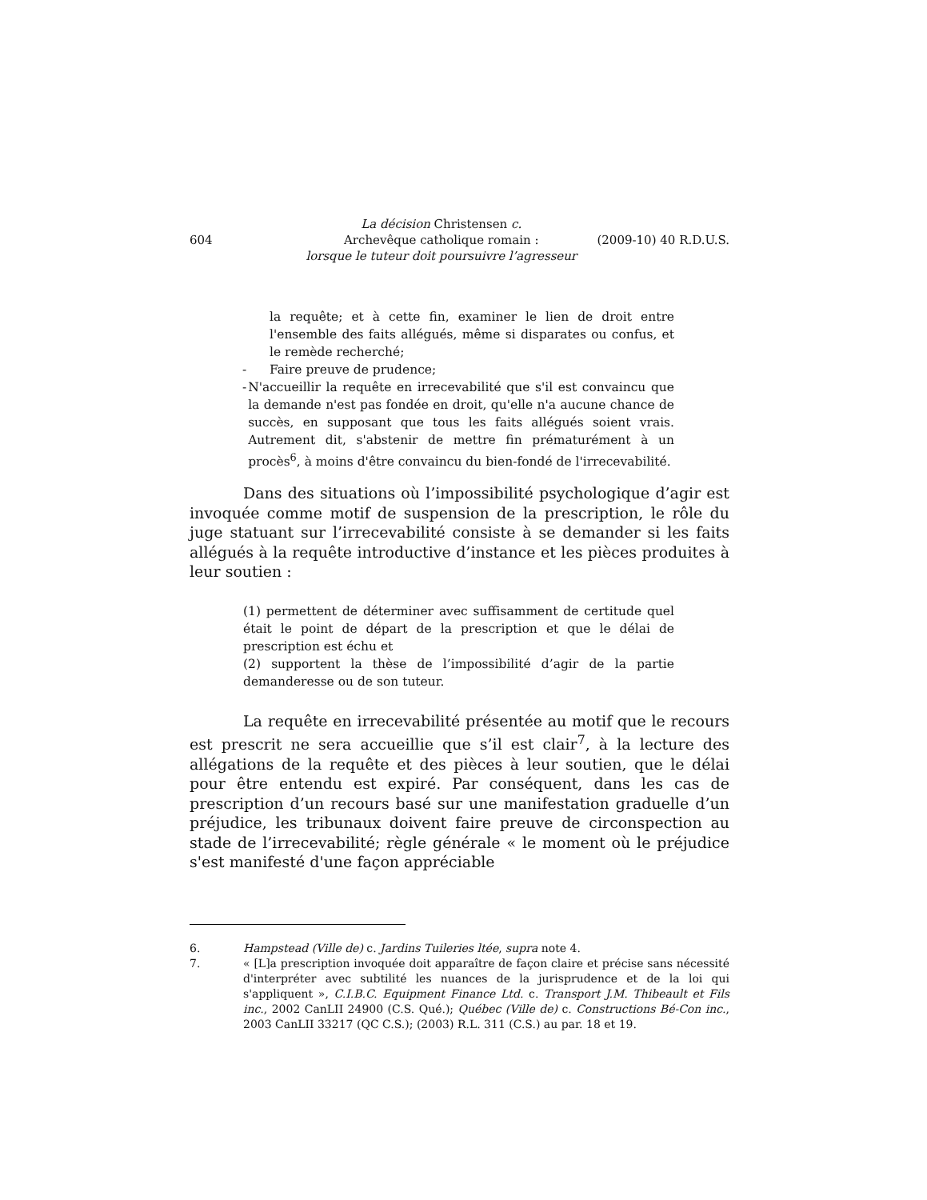604
La décision Christensen c.
Archevêque catholique romain :
lorsque le tuteur doit poursuivre l’agresseur
(2009-10) 40 R.D.U.S.
la requête; et à cette fin, examiner le lien de droit entre l'ensemble des faits allégués, même si disparates ou confus, et le remède recherché;
- Faire preuve de prudence;
- N'accueillir la requête en irrecevabilité que s'il est convaincu que la demande n'est pas fondée en droit, qu'elle n'a aucune chance de succès, en supposant que tous les faits allégués soient vrais. Autrement dit, s'abstenir de mettre fin prématurément à un procès<sup>6</sup>, à moins d'être convaincu du bien-fondé de l'irrecevabilité.
Dans des situations où l’impossibilité psychologique d’agir est invoquée comme motif de suspension de la prescription, le rôle du juge statuant sur l’irrecevabilité consiste à se demander si les faits allégués à la requête introductive d’instance et les pièces produites à leur soutien :
(1) permettent de déterminer avec suffisamment de certitude quel était le point de départ de la prescription et que le délai de prescription est échu et
(2) supportent la thèse de l’impossibilité d’agir de la partie demanderesse ou de son tuteur.
La requête en irrecevabilité présentée au motif que le recours est prescrit ne sera accueillie que s’il est clair<sup>7</sup>, à la lecture des allégations de la requête et des pièces à leur soutien, que le délai pour être entendu est expiré. Par conséquent, dans les cas de prescription d’un recours basé sur une manifestation graduelle d’un préjudice, les tribunaux doivent faire preuve de circonspection au stade de l’irrecevabilité; règle générale « le moment où le préjudice s'est manifesté d'une façon appréciable
6. Hampstead (Ville de) c. Jardins Tuileries ltée, supra note 4.
7. « [L]a prescription invoquée doit apparaître de façon claire et précise sans nécessité d'interpréter avec subtilité les nuances de la jurisprudence et de la loi qui s'appliquent », C.I.B.C. Equipment Finance Ltd. c. Transport J.M. Thibeault et Fils inc., 2002 CanLII 24900 (C.S. Qué.); Québec (Ville de) c. Constructions Bé-Con inc., 2003 CanLII 33217 (QC C.S.); (2003) R.L. 311 (C.S.) au par. 18 et 19.